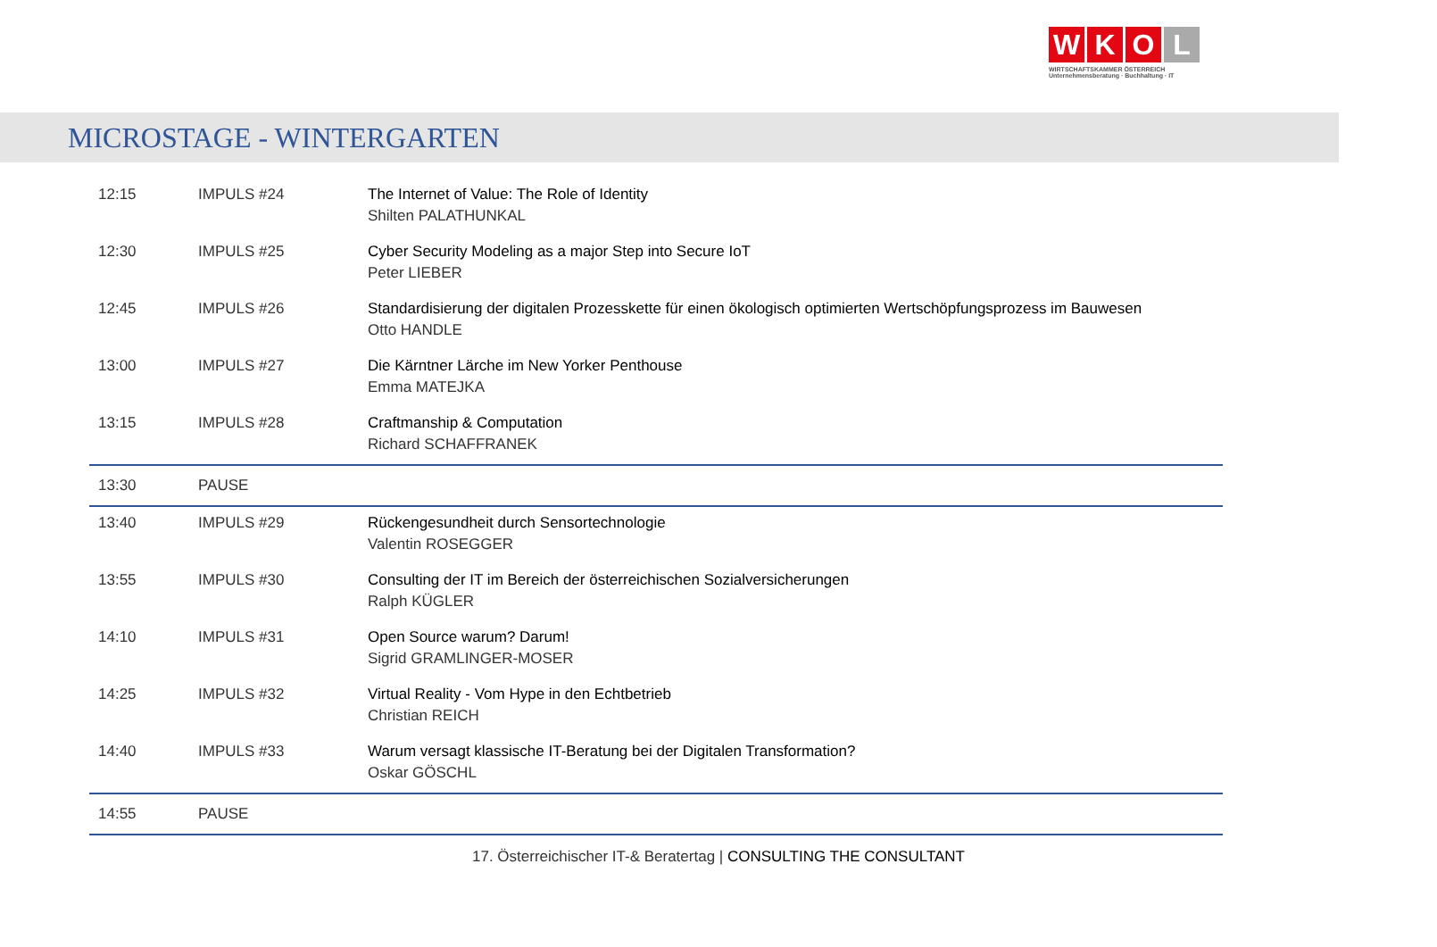W K O L
WIRTSCHAFTSKAMMER ÖSTERREICH
Unternehmensberatung · Buchhaltung · IT
MICROSTAGE - WINTERGARTEN
| 12:15 | IMPULS #24 | The Internet of Value: The Role of Identity Shilten PALATHUNKAL |
| 12:30 | IMPULS #25 | Cyber Security Modeling as a major Step into Secure IoT Peter LIEBER |
| 12:45 | IMPULS #26 | Standardisierung der digitalen Prozesskette für einen ökologisch optimierten Wertschöpfungsprozess im Bauwesen Otto HANDLE |
| 13:00 | IMPULS #27 | Die Kärntner Lärche im New Yorker Penthouse Emma MATEJKA |
| 13:15 | IMPULS #28 | Craftmanship & Computation Richard SCHAFFRANEK |
| 13:30 | PAUSE | |
| 13:40 | IMPULS #29 | Rückengesundheit durch Sensortechnologie Valentin ROSEGGER |
| 13:55 | IMPULS #30 | Consulting der IT im Bereich der österreichischen Sozialversicherungen Ralph KÜGLER |
| 14:10 | IMPULS #31 | Open Source warum? Darum! Sigrid GRAMLINGER-MOSER |
| 14:25 | IMPULS #32 | Virtual Reality - Vom Hype in den Echtbetrieb Christian REICH |
| 14:40 | IMPULS #33 | Warum versagt klassische IT-Beratung bei der Digitalen Transformation? Oskar GÖSCHL |
| 14:55 | PAUSE | |
17. Österreichischer IT-& Beratertag | CONSULTING THE CONSULTANT